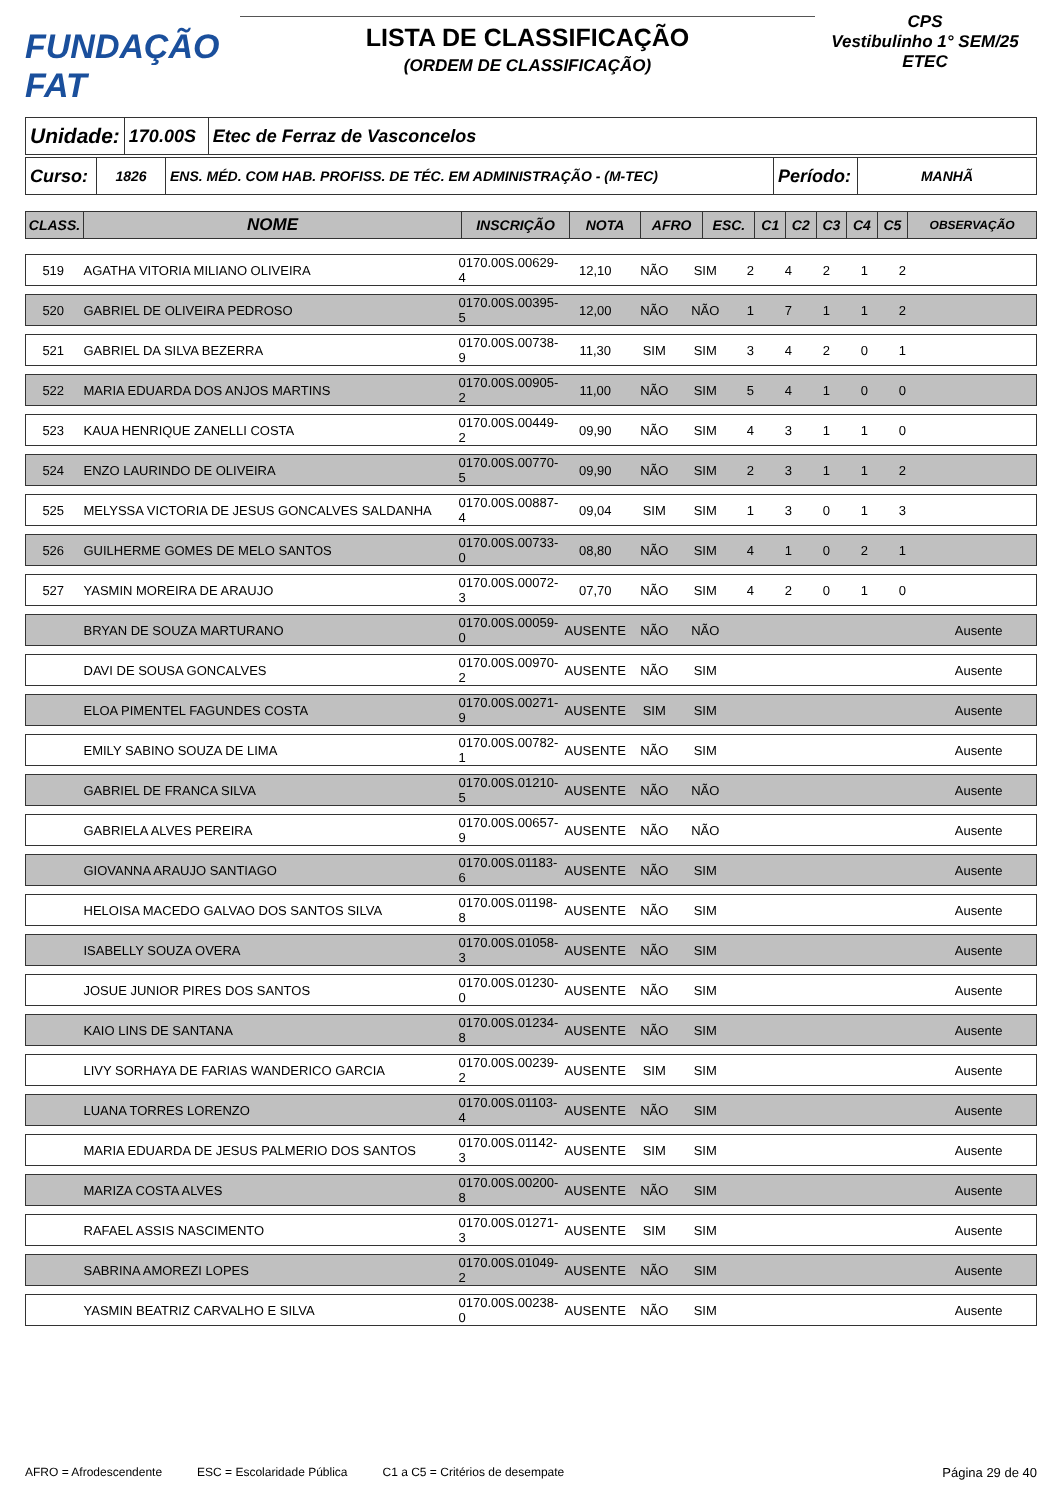FUNDAÇÃO FAT
LISTA DE CLASSIFICAÇÃO
(ORDEM DE CLASSIFICAÇÃO)
CPS
Vestibulinho 1° SEM/25
ETEC
| Unidade: | 170.00S | Etec de Ferraz de Vasconcelos |
| Curso: | 1826 | ENS. MÉD. COM HAB. PROFISS. DE TÉC. EM ADMINISTRAÇÃO - (M-TEC) | Período: | MANHÃ |
| CLASS. | NOME | INSCRIÇÃO | NOTA | AFRO | ESC. | C1 | C2 | C3 | C4 | C5 | OBSERVAÇÃO |
| --- | --- | --- | --- | --- | --- | --- | --- | --- | --- | --- | --- |
| 519 | AGATHA VITORIA MILIANO OLIVEIRA | 0170.00S.00629-4 | 12,10 | NÃO | SIM | 2 | 4 | 2 | 1 | 2 | |
| 520 | GABRIEL DE OLIVEIRA PEDROSO | 0170.00S.00395-5 | 12,00 | NÃO | NÃO | 1 | 7 | 1 | 1 | 2 | |
| 521 | GABRIEL DA SILVA BEZERRA | 0170.00S.00738-9 | 11,30 | SIM | SIM | 3 | 4 | 2 | 0 | 1 | |
| 522 | MARIA EDUARDA DOS ANJOS MARTINS | 0170.00S.00905-2 | 11,00 | NÃO | SIM | 5 | 4 | 1 | 0 | 0 | |
| 523 | KAUA HENRIQUE ZANELLI COSTA | 0170.00S.00449-2 | 09,90 | NÃO | SIM | 4 | 3 | 1 | 1 | 0 | |
| 524 | ENZO LAURINDO DE OLIVEIRA | 0170.00S.00770-5 | 09,90 | NÃO | SIM | 2 | 3 | 1 | 1 | 2 | |
| 525 | MELYSSA VICTORIA DE JESUS GONCALVES SALDANHA | 0170.00S.00887-4 | 09,04 | SIM | SIM | 1 | 3 | 0 | 1 | 3 | |
| 526 | GUILHERME GOMES DE MELO SANTOS | 0170.00S.00733-0 | 08,80 | NÃO | SIM | 4 | 1 | 0 | 2 | 1 | |
| 527 | YASMIN MOREIRA DE ARAUJO | 0170.00S.00072-3 | 07,70 | NÃO | SIM | 4 | 2 | 0 | 1 | 0 | |
| | BRYAN DE SOUZA MARTURANO | 0170.00S.00059-0 | AUSENTE | NÃO | NÃO | | | | | | Ausente |
| | DAVI DE SOUSA GONCALVES | 0170.00S.00970-2 | AUSENTE | NÃO | SIM | | | | | | Ausente |
| | ELOA PIMENTEL FAGUNDES COSTA | 0170.00S.00271-9 | AUSENTE | SIM | SIM | | | | | | Ausente |
| | EMILY SABINO SOUZA DE LIMA | 0170.00S.00782-1 | AUSENTE | NÃO | SIM | | | | | | Ausente |
| | GABRIEL DE FRANCA SILVA | 0170.00S.01210-5 | AUSENTE | NÃO | NÃO | | | | | | Ausente |
| | GABRIELA ALVES PEREIRA | 0170.00S.00657-9 | AUSENTE | NÃO | NÃO | | | | | | Ausente |
| | GIOVANNA ARAUJO SANTIAGO | 0170.00S.01183-6 | AUSENTE | NÃO | SIM | | | | | | Ausente |
| | HELOISA MACEDO GALVAO DOS SANTOS SILVA | 0170.00S.01198-8 | AUSENTE | NÃO | SIM | | | | | | Ausente |
| | ISABELLY SOUZA OVERA | 0170.00S.01058-3 | AUSENTE | NÃO | SIM | | | | | | Ausente |
| | JOSUE JUNIOR PIRES DOS SANTOS | 0170.00S.01230-0 | AUSENTE | NÃO | SIM | | | | | | Ausente |
| | KAIO LINS DE SANTANA | 0170.00S.01234-8 | AUSENTE | NÃO | SIM | | | | | | Ausente |
| | LIVY SORHAYA DE FARIAS WANDERICO GARCIA | 0170.00S.00239-2 | AUSENTE | SIM | SIM | | | | | | Ausente |
| | LUANA TORRES LORENZO | 0170.00S.01103-4 | AUSENTE | NÃO | SIM | | | | | | Ausente |
| | MARIA EDUARDA DE JESUS PALMERIO DOS SANTOS | 0170.00S.01142-3 | AUSENTE | SIM | SIM | | | | | | Ausente |
| | MARIZA COSTA ALVES | 0170.00S.00200-8 | AUSENTE | NÃO | SIM | | | | | | Ausente |
| | RAFAEL ASSIS NASCIMENTO | 0170.00S.01271-3 | AUSENTE | SIM | SIM | | | | | | Ausente |
| | SABRINA AMOREZI LOPES | 0170.00S.01049-2 | AUSENTE | NÃO | SIM | | | | | | Ausente |
| | YASMIN BEATRIZ CARVALHO E SILVA | 0170.00S.00238-0 | AUSENTE | NÃO | SIM | | | | | | Ausente |
AFRO = Afrodescendente ESC = Escolaridade Pública C1 a C5 = Critérios de desempate Página 29 de 40